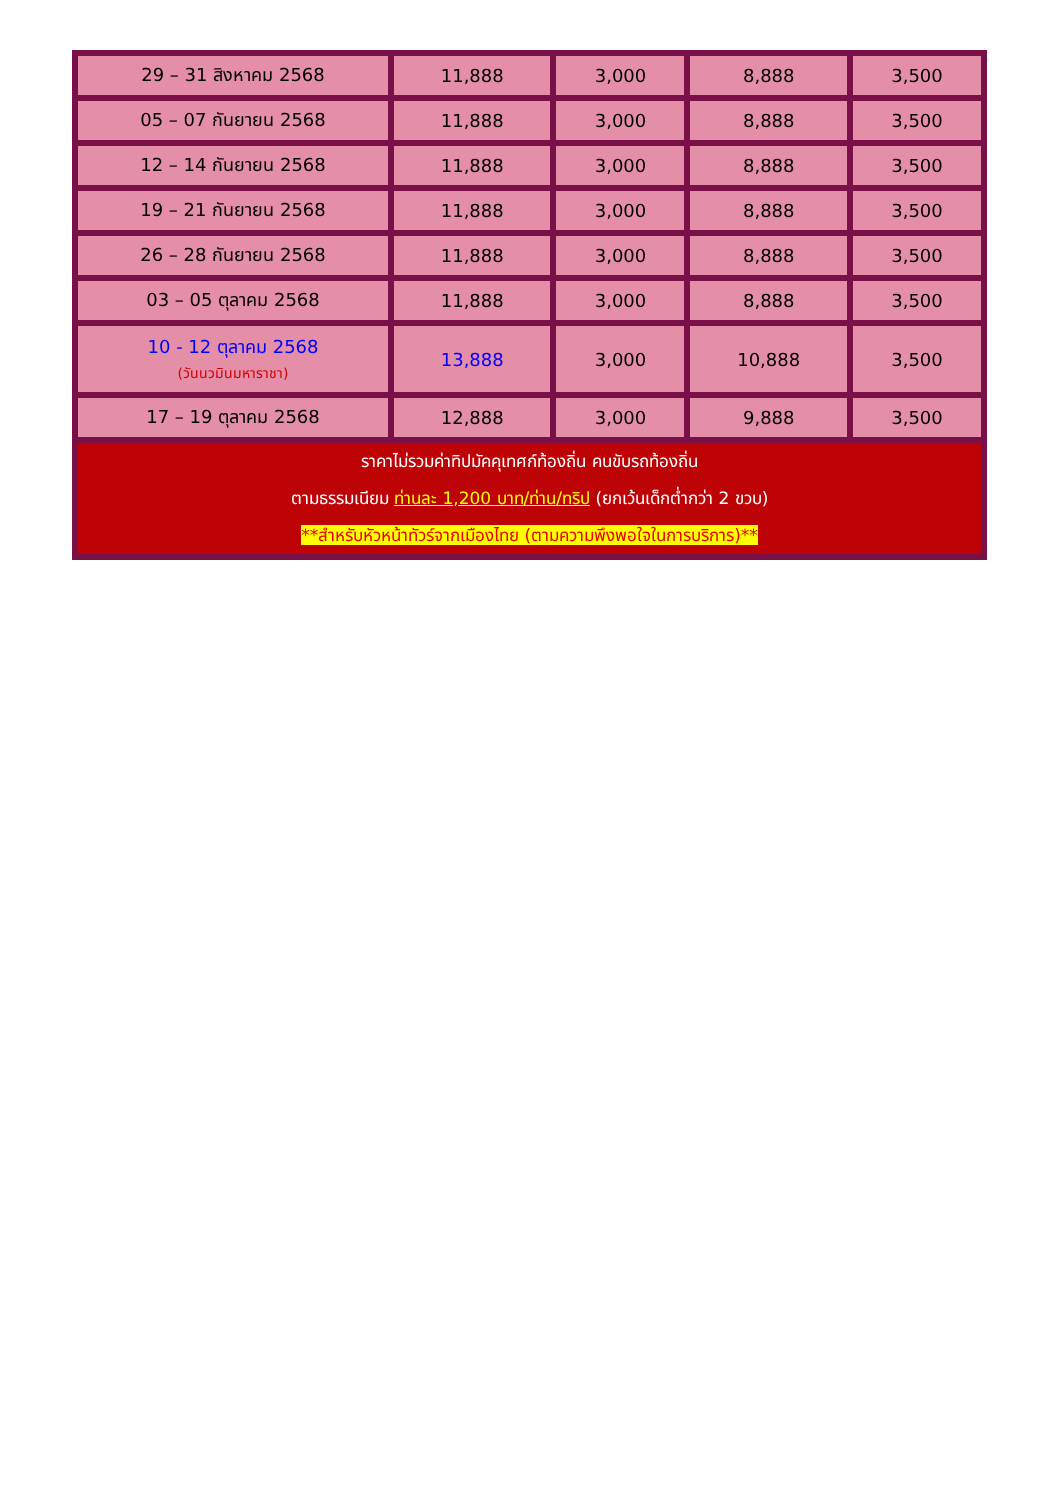| 29 – 31 สิงหาคม 2568 | 11,888 | 3,000 | 8,888 | 3,500 |
| 05 – 07 กันยายน 2568 | 11,888 | 3,000 | 8,888 | 3,500 |
| 12 – 14 กันยายน 2568 | 11,888 | 3,000 | 8,888 | 3,500 |
| 19 – 21 กันยายน 2568 | 11,888 | 3,000 | 8,888 | 3,500 |
| 26 – 28 กันยายน 2568 | 11,888 | 3,000 | 8,888 | 3,500 |
| 03 – 05 ตุลาคม 2568 | 11,888 | 3,000 | 8,888 | 3,500 |
| 10 - 12 ตุลาคม 2568 (วันนวมินมหาราชา) | 13,888 | 3,000 | 10,888 | 3,500 |
| 17 – 19 ตุลาคม 2568 | 12,888 | 3,000 | 9,888 | 3,500 |
| ราคาไม่รวมค่าทิปมัคคุเทศก์ท้องถิ่น คนขับรถท้องถิ่น ตามธรรมเนียม ท่านละ 1,200 บาท/ท่าน/ทริป (ยกเว้นเด็กต่ำกว่า 2 ขวบ) **สำหรับหัวหน้าทัวร์จากเมืองไทย (ตามความพึงพอใจในการบริการ)** | | | | |